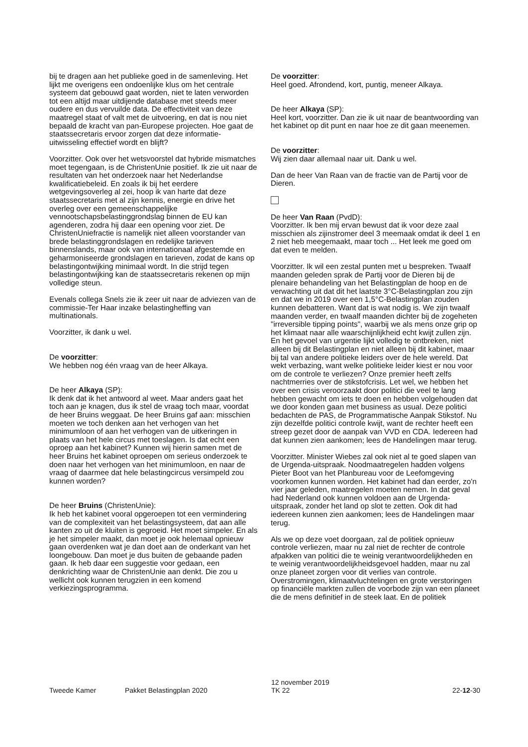bij te dragen aan het publieke goed in de samenleving. Het lijkt me overigens een ondoenlijke klus om het centrale systeem dat gebouwd gaat worden, niet te laten verworden tot een altijd maar uitdijende database met steeds meer oudere en dus vervuilde data. De effectiviteit van deze maatregel staat of valt met de uitvoering, en dat is nou niet bepaald de kracht van pan-Europese projecten. Hoe gaat de staatssecretaris ervoor zorgen dat deze informatie-uitwisseling effectief wordt en blijft?
Voorzitter. Ook over het wetsvoorstel dat hybride mismatches moet tegengaan, is de ChristenUnie positief. Ik zie uit naar de resultaten van het onderzoek naar het Nederlandse kwalificatiebeleid. En zoals ik bij het eerdere wetgevingsoverleg al zei, hoop ik van harte dat deze staatssecretaris met al zijn kennis, energie en drive het overleg over een gemeenschappelijke vennootschapsbelastinggrondslag binnen de EU kan agenderen, zodra hij daar een opening voor ziet. De ChristenUniefractie is namelijk niet alleen voorstander van brede belastinggrondslagen en redelijke tarieven binnenslands, maar ook van internationaal afgestemde en geharmoniseerde grondslagen en tarieven, zodat de kans op belastingontwijking minimaal wordt. In die strijd tegen belastingontwijking kan de staatssecretaris rekenen op mijn volledige steun.
Evenals collega Snels zie ik zeer uit naar de adviezen van de commissie-Ter Haar inzake belastingheffing van multinationals.
Voorzitter, ik dank u wel.
De voorzitter:
We hebben nog één vraag van de heer Alkaya.
De heer Alkaya (SP):
Ik denk dat ik het antwoord al weet. Maar anders gaat het toch aan je knagen, dus ik stel de vraag toch maar, voordat de heer Bruins weggaat. De heer Bruins gaf aan: misschien moeten we toch denken aan het verhogen van het minimumloon of aan het verhogen van de uitkeringen in plaats van het hele circus met toeslagen. Is dat echt een oproep aan het kabinet? Kunnen wij hierin samen met de heer Bruins het kabinet oproepen om serieus onderzoek te doen naar het verhogen van het minimumloon, en naar de vraag of daarmee dat hele belastingcircus versimpeld zou kunnen worden?
De heer Bruins (ChristenUnie):
Ik heb het kabinet vooral opgeroepen tot een vermindering van de complexiteit van het belastingsysteem, dat aan alle kanten zo uit de kluiten is gegroeid. Het moet simpeler. En als je het simpeler maakt, dan moet je ook helemaal opnieuw gaan overdenken wat je dan doet aan de onderkant van het loongebouw. Dan moet je dus buiten de gebaande paden gaan. Ik heb daar een suggestie voor gedaan, een denkrichting waar de ChristenUnie aan denkt. Die zou u wellicht ook kunnen terugzien in een komend verkiezingsprogramma.
De voorzitter:
Heel goed. Afrondend, kort, puntig, meneer Alkaya.
De heer Alkaya (SP):
Heel kort, voorzitter. Dan zie ik uit naar de beantwoording van het kabinet op dit punt en naar hoe ze dit gaan meenemen.
De voorzitter:
Wij zien daar allemaal naar uit. Dank u wel.
Dan de heer Van Raan van de fractie van de Partij voor de Dieren.
De heer Van Raan (PvdD):
Voorzitter. Ik ben mij ervan bewust dat ik voor deze zaal misschien als zijinstromer deel 3 meemaak omdat ik deel 1 en 2 niet heb meegemaakt, maar toch ... Het leek me goed om dat even te melden.
Voorzitter. Ik wil een zestal punten met u bespreken. Twaalf maanden geleden sprak de Partij voor de Dieren bij de plenaire behandeling van het Belastingplan de hoop en de verwachting uit dat dit het laatste 3°C-Belastingplan zou zijn en dat we in 2019 over een 1,5°C-Belastingplan zouden kunnen debatteren. Want dat is wat nodig is. We zijn twaalf maanden verder, en twaalf maanden dichter bij de zogeheten "irreversible tipping points", waarbij we als mens onze grip op het klimaat naar alle waarschijnlijkheid echt kwijt zullen zijn. En het gevoel van urgentie lijkt volledig te ontbreken, niet alleen bij dit Belastingplan en niet alleen bij dit kabinet, maar bij tal van andere politieke leiders over de hele wereld. Dat wekt verbazing, want welke politieke leider kiest er nou voor om de controle te verliezen? Onze premier heeft zelfs nachtmerries over de stikstofcrisis. Let wel, we hebben het over een crisis veroorzaakt door politici die veel te lang hebben gewacht om iets te doen en hebben volgehouden dat we door konden gaan met business as usual. Deze politici bedachten de PAS, de Programmatische Aanpak Stikstof. Nu zijn dezelfde politici controle kwijt, want de rechter heeft een streep gezet door de aanpak van VVD en CDA. Iedereen had dat kunnen zien aankomen; lees de Handelingen maar terug.
Voorzitter. Minister Wiebes zal ook niet al te goed slapen van de Urgenda-uitspraak. Noodmaatregelen hadden volgens Pieter Boot van het Planbureau voor de Leefomgeving voorkomen kunnen worden. Het kabinet had dan eerder, zo'n vier jaar geleden, maatregelen moeten nemen. In dat geval had Nederland ook kunnen voldoen aan de Urgenda-uitspraak, zonder het land op slot te zetten. Ook dit had iedereen kunnen zien aankomen; lees de Handelingen maar terug.
Als we op deze voet doorgaan, zal de politiek opnieuw controle verliezen, maar nu zal niet de rechter de controle afpakken van politici die te weinig verantwoordelijkheden en te weinig verantwoordelijkheidsgevoel hadden, maar nu zal onze planeet zorgen voor dit verlies van controle. Overstromingen, klimaatvluchtelingen en grote verstoringen op financiële markten zullen de voorbode zijn van een planeet die de mens definitief in de steek laat. En de politiek
Tweede Kamer
Pakket Belastingplan 2020
12 november 2019
TK 22
22-12-30